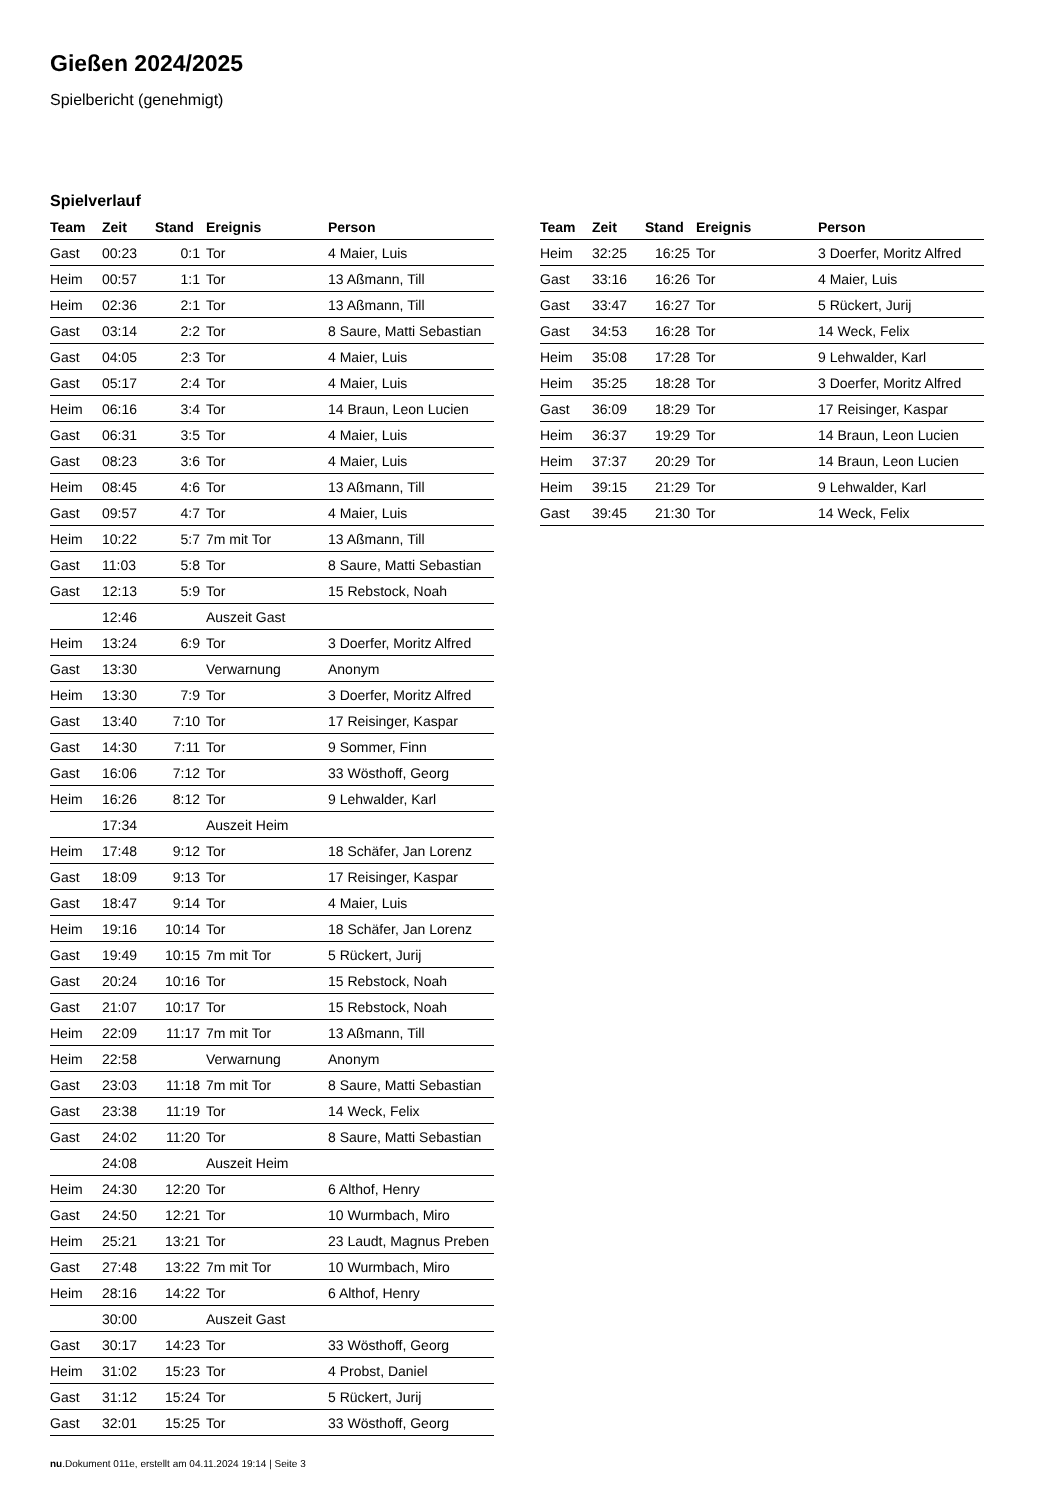Gießen 2024/2025
Spielbericht (genehmigt)
Spielverlauf
| Team | Zeit | Stand | Ereignis | Person |
| --- | --- | --- | --- | --- |
| Gast | 00:23 | 0:1 | Tor | 4 Maier, Luis |
| Heim | 00:57 | 1:1 | Tor | 13 Aßmann, Till |
| Heim | 02:36 | 2:1 | Tor | 13 Aßmann, Till |
| Gast | 03:14 | 2:2 | Tor | 8 Saure, Matti Sebastian |
| Gast | 04:05 | 2:3 | Tor | 4 Maier, Luis |
| Gast | 05:17 | 2:4 | Tor | 4 Maier, Luis |
| Heim | 06:16 | 3:4 | Tor | 14 Braun, Leon Lucien |
| Gast | 06:31 | 3:5 | Tor | 4 Maier, Luis |
| Gast | 08:23 | 3:6 | Tor | 4 Maier, Luis |
| Heim | 08:45 | 4:6 | Tor | 13 Aßmann, Till |
| Gast | 09:57 | 4:7 | Tor | 4 Maier, Luis |
| Heim | 10:22 | 5:7 | 7m mit Tor | 13 Aßmann, Till |
| Gast | 11:03 | 5:8 | Tor | 8 Saure, Matti Sebastian |
| Gast | 12:13 | 5:9 | Tor | 15 Rebstock, Noah |
| | 12:46 | | Auszeit Gast | |
| Heim | 13:24 | 6:9 | Tor | 3 Doerfer, Moritz Alfred |
| Gast | 13:30 | | Verwarnung | Anonym |
| Heim | 13:30 | 7:9 | Tor | 3 Doerfer, Moritz Alfred |
| Gast | 13:40 | 7:10 | Tor | 17 Reisinger, Kaspar |
| Gast | 14:30 | 7:11 | Tor | 9 Sommer, Finn |
| Gast | 16:06 | 7:12 | Tor | 33 Wösthoff, Georg |
| Heim | 16:26 | 8:12 | Tor | 9 Lehwalder, Karl |
| | 17:34 | | Auszeit Heim | |
| Heim | 17:48 | 9:12 | Tor | 18 Schäfer, Jan Lorenz |
| Gast | 18:09 | 9:13 | Tor | 17 Reisinger, Kaspar |
| Gast | 18:47 | 9:14 | Tor | 4 Maier, Luis |
| Heim | 19:16 | 10:14 | Tor | 18 Schäfer, Jan Lorenz |
| Gast | 19:49 | 10:15 | 7m mit Tor | 5 Rückert, Jurij |
| Gast | 20:24 | 10:16 | Tor | 15 Rebstock, Noah |
| Gast | 21:07 | 10:17 | Tor | 15 Rebstock, Noah |
| Heim | 22:09 | 11:17 | 7m mit Tor | 13 Aßmann, Till |
| Heim | 22:58 | | Verwarnung | Anonym |
| Gast | 23:03 | 11:18 | 7m mit Tor | 8 Saure, Matti Sebastian |
| Gast | 23:38 | 11:19 | Tor | 14 Weck, Felix |
| Gast | 24:02 | 11:20 | Tor | 8 Saure, Matti Sebastian |
| | 24:08 | | Auszeit Heim | |
| Heim | 24:30 | 12:20 | Tor | 6 Althof, Henry |
| Gast | 24:50 | 12:21 | Tor | 10 Wurmbach, Miro |
| Heim | 25:21 | 13:21 | Tor | 23 Laudt, Magnus Preben |
| Gast | 27:48 | 13:22 | 7m mit Tor | 10 Wurmbach, Miro |
| Heim | 28:16 | 14:22 | Tor | 6 Althof, Henry |
| | 30:00 | | Auszeit Gast | |
| Gast | 30:17 | 14:23 | Tor | 33 Wösthoff, Georg |
| Heim | 31:02 | 15:23 | Tor | 4 Probst, Daniel |
| Gast | 31:12 | 15:24 | Tor | 5 Rückert, Jurij |
| Gast | 32:01 | 15:25 | Tor | 33 Wösthoff, Georg |
| Team | Zeit | Stand | Ereignis | Person |
| --- | --- | --- | --- | --- |
| Heim | 32:25 | 16:25 | Tor | 3 Doerfer, Moritz Alfred |
| Gast | 33:16 | 16:26 | Tor | 4 Maier, Luis |
| Gast | 33:47 | 16:27 | Tor | 5 Rückert, Jurij |
| Gast | 34:53 | 16:28 | Tor | 14 Weck, Felix |
| Heim | 35:08 | 17:28 | Tor | 9 Lehwalder, Karl |
| Heim | 35:25 | 18:28 | Tor | 3 Doerfer, Moritz Alfred |
| Gast | 36:09 | 18:29 | Tor | 17 Reisinger, Kaspar |
| Heim | 36:37 | 19:29 | Tor | 14 Braun, Leon Lucien |
| Heim | 37:37 | 20:29 | Tor | 14 Braun, Leon Lucien |
| Heim | 39:15 | 21:29 | Tor | 9 Lehwalder, Karl |
| Gast | 39:45 | 21:30 | Tor | 14 Weck, Felix |
nu.Dokument 011e, erstellt am 04.11.2024 19:14 | Seite 3